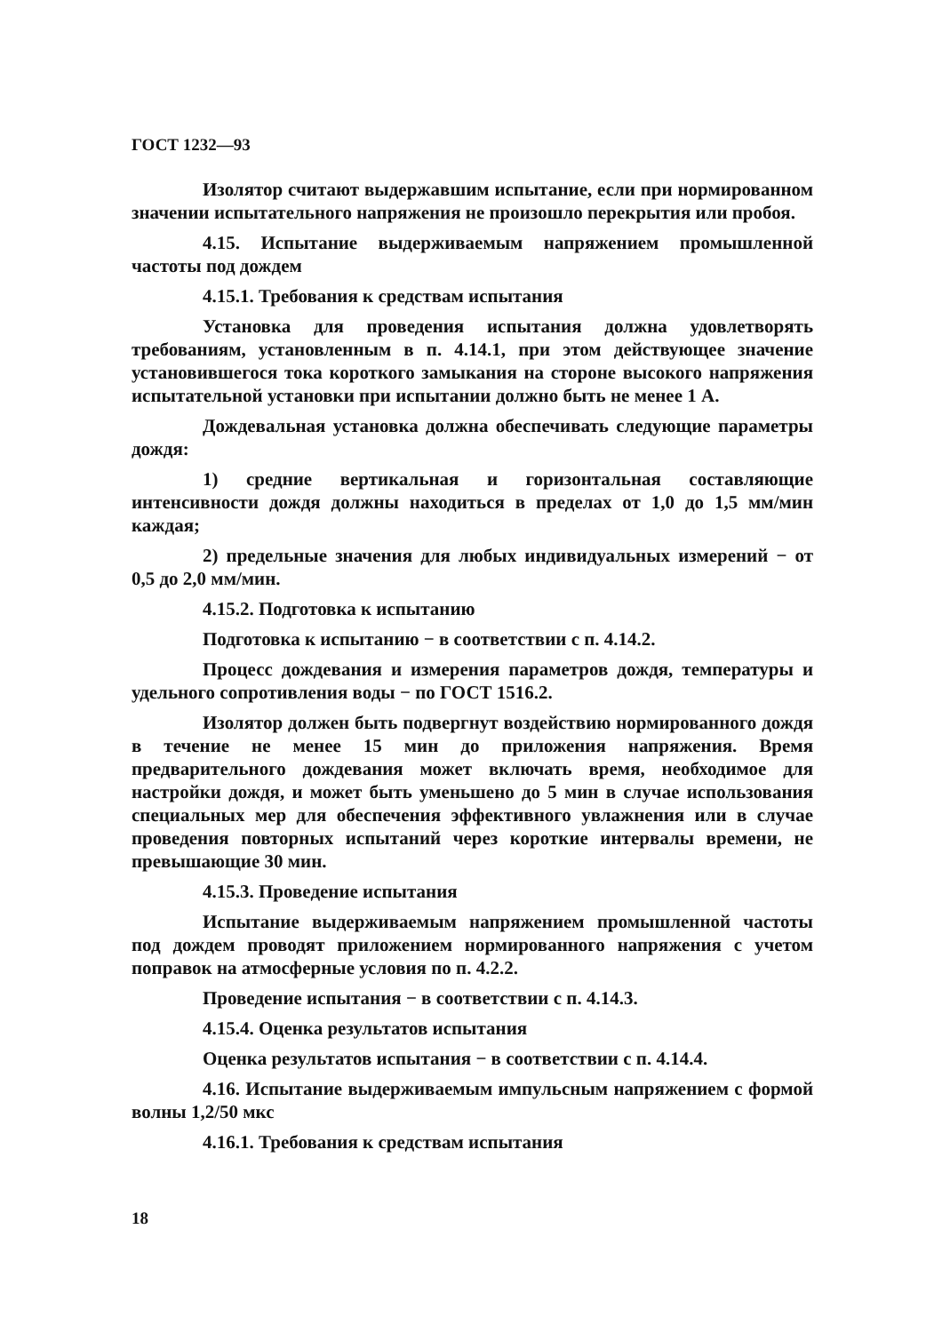ГОСТ 1232—93
Изолятор считают выдержавшим испытание, если при нормированном значении испытательного напряжения не произошло перекрытия или пробоя.
4.15. Испытание выдерживаемым напряжением промышленной частоты под дождем
4.15.1. Требования к средствам испытания
Установка для проведения испытания должна удовлетворять требованиям, установленным в п. 4.14.1, при этом действующее значение установившегося тока короткого замыкания на стороне высокого напряжения испытательной установки при испытании должно быть не менее 1 А.
Дождевальная установка должна обеспечивать следующие параметры дождя:
1) средние вертикальная и горизонтальная составляющие интенсивности дождя должны находиться в пределах от 1,0 до 1,5 мм/мин каждая;
2) предельные значения для любых индивидуальных измерений − от 0,5 до 2,0 мм/мин.
4.15.2. Подготовка к испытанию
Подготовка к испытанию − в соответствии с п. 4.14.2.
Процесс дождевания и измерения параметров дождя, температуры и удельного сопротивления воды − по ГОСТ 1516.2.
Изолятор должен быть подвергнут воздействию нормированного дождя в течение не менее 15 мин до приложения напряжения. Время предварительного дождевания может включать время, необходимое для настройки дождя, и может быть уменьшено до 5 мин в случае использования специальных мер для обеспечения эффективного увлажнения или в случае проведения повторных испытаний через короткие интервалы времени, не превышающие 30 мин.
4.15.3. Проведение испытания
Испытание выдерживаемым напряжением промышленной частоты под дождем проводят приложением нормированного напряжения с учетом поправок на атмосферные условия по п. 4.2.2.
Проведение испытания − в соответствии с п. 4.14.3.
4.15.4. Оценка результатов испытания
Оценка результатов испытания − в соответствии с п. 4.14.4.
4.16. Испытание выдерживаемым импульсным напряжением с формой волны 1,2/50 мкс
4.16.1. Требования к средствам испытания
18